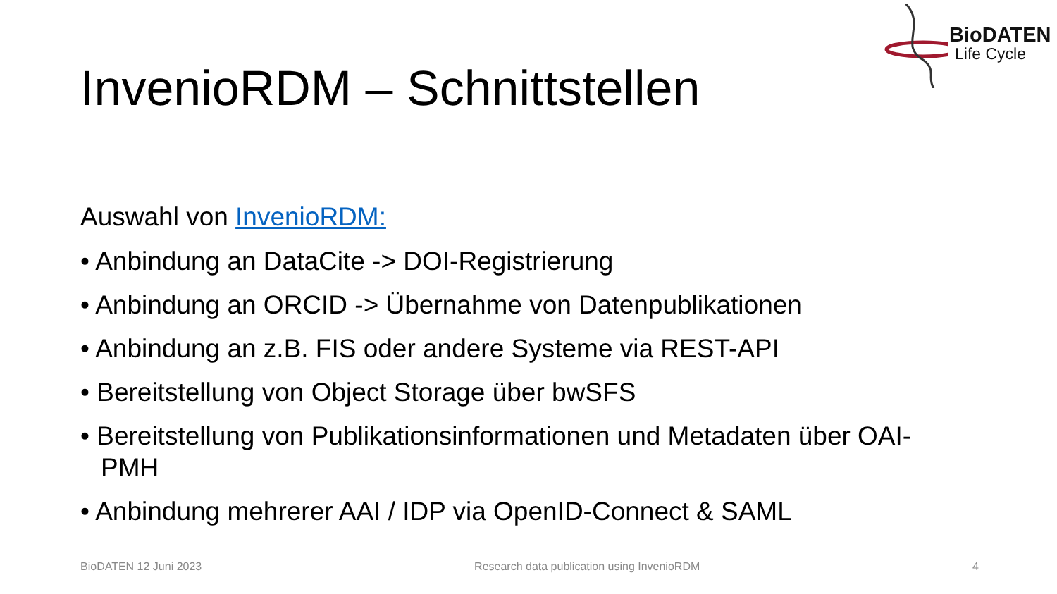BioDATEN
Life Cycle
InvenioRDM – Schnittstellen
Auswahl von InvenioRDM:
• Anbindung an DataCite -> DOI-Registrierung
• Anbindung an ORCID -> Übernahme von Datenpublikationen
• Anbindung an z.B. FIS oder andere Systeme via REST-API
• Bereitstellung von Object Storage über bwSFS
• Bereitstellung von Publikationsinformationen und Metadaten über OAI-PMH
• Anbindung mehrerer AAI / IDP via OpenID-Connect & SAML
BioDATEN 12 Juni 2023 Research data publication using InvenioRDM 4